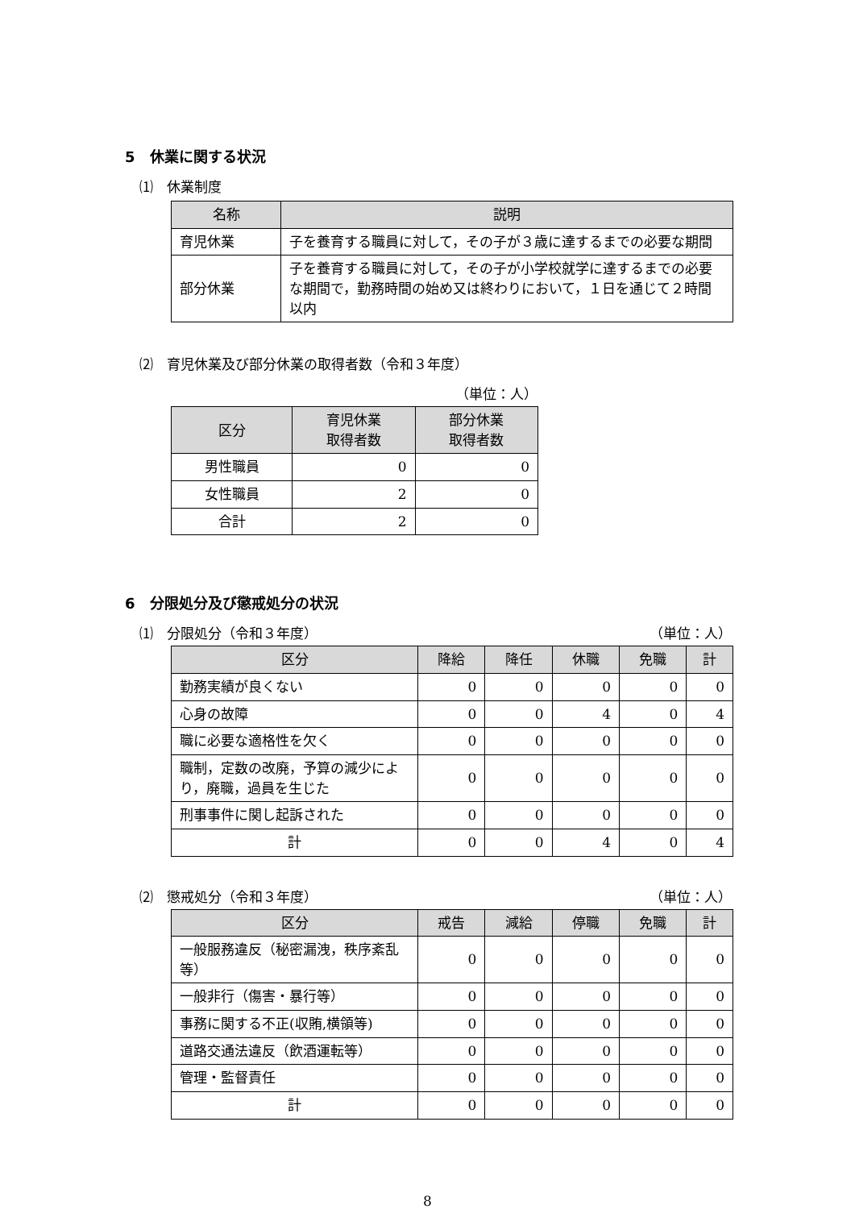5　休業に関する状況
⑴　休業制度
| 名称 | 説明 |
| --- | --- |
| 育児休業 | 子を養育する職員に対して，その子が３歳に達するまでの必要な期間 |
| 部分休業 | 子を養育する職員に対して，その子が小学校就学に達するまでの必要な期間で，勤務時間の始め又は終わりにおいて，１日を通じて２時間以内 |
⑵　育児休業及び部分休業の取得者数（令和３年度）
（単位：人）
| 区分 | 育児休業 取得者数 | 部分休業 取得者数 |
| --- | --- | --- |
| 男性職員 | 0 | 0 |
| 女性職員 | 2 | 0 |
| 合計 | 2 | 0 |
6　分限処分及び懲戒処分の状況
⑴　分限処分（令和３年度） （単位：人）
| 区分 | 降給 | 降任 | 休職 | 免職 | 計 |
| --- | --- | --- | --- | --- | --- |
| 勤務実績が良くない | 0 | 0 | 0 | 0 | 0 |
| 心身の故障 | 0 | 0 | 4 | 0 | 4 |
| 職に必要な適格性を欠く | 0 | 0 | 0 | 0 | 0 |
| 職制，定数の改廃，予算の減少により，廃職，過員を生じた | 0 | 0 | 0 | 0 | 0 |
| 刑事事件に関し起訴された | 0 | 0 | 0 | 0 | 0 |
| 計 | 0 | 0 | 4 | 0 | 4 |
⑵　懲戒処分（令和３年度） （単位：人）
| 区分 | 戒告 | 減給 | 停職 | 免職 | 計 |
| --- | --- | --- | --- | --- | --- |
| 一般服務違反（秘密漏洩，秩序紊乱等） | 0 | 0 | 0 | 0 | 0 |
| 一般非行（傷害・暴行等） | 0 | 0 | 0 | 0 | 0 |
| 事務に関する不正(収賄,横領等) | 0 | 0 | 0 | 0 | 0 |
| 道路交通法違反（飲酒運転等） | 0 | 0 | 0 | 0 | 0 |
| 管理・監督責任 | 0 | 0 | 0 | 0 | 0 |
| 計 | 0 | 0 | 0 | 0 | 0 |
8